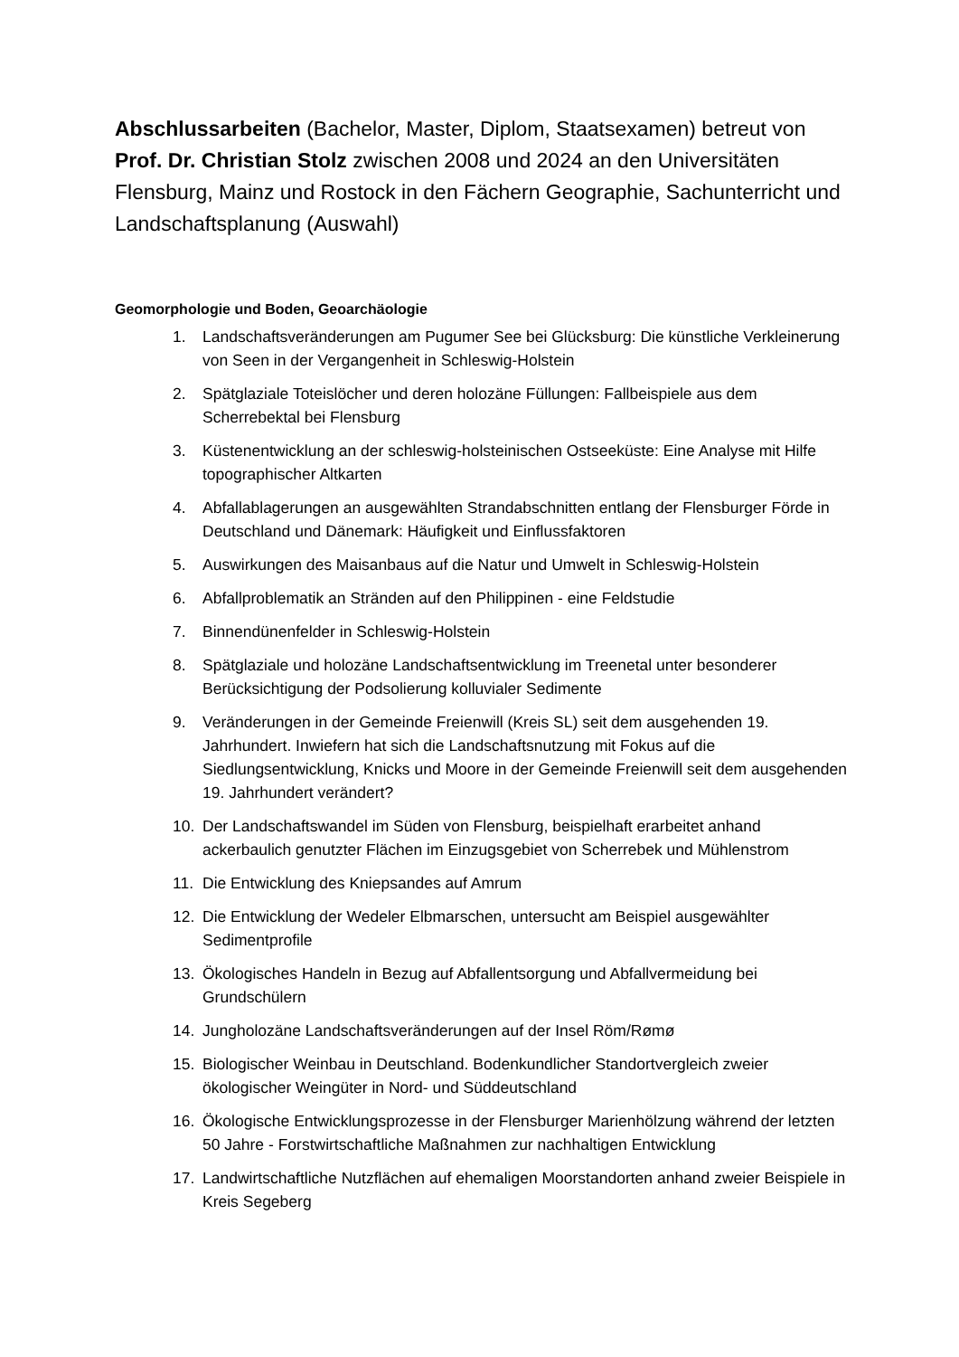Abschlussarbeiten (Bachelor, Master, Diplom, Staatsexamen) betreut von Prof. Dr. Christian Stolz zwischen 2008 und 2024 an den Universitäten Flensburg, Mainz und Rostock in den Fächern Geographie, Sachunterricht und Landschaftsplanung (Auswahl)
Geomorphologie und Boden, Geoarchäologie
1. Landschaftsveränderungen am Pugumer See bei Glücksburg: Die künstliche Verkleinerung von Seen in der Vergangenheit in Schleswig-Holstein
2. Spätglaziale Toteislöcher und deren holozäne Füllungen: Fallbeispiele aus dem Scherrebektal bei Flensburg
3. Küstenentwicklung an der schleswig-holsteinischen Ostseeküste: Eine Analyse mit Hilfe topographischer Altkarten
4. Abfallablagerungen an ausgewählten Strandabschnitten entlang der Flensburger Förde in Deutschland und Dänemark: Häufigkeit und Einflussfaktoren
5. Auswirkungen des Maisanbaus auf die Natur und Umwelt in Schleswig-Holstein
6. Abfallproblematik an Stränden auf den Philippinen - eine Feldstudie
7. Binnendünenfelder in Schleswig-Holstein
8. Spätglaziale und holozäne Landschaftsentwicklung im Treenetal unter besonderer Berücksichtigung der Podsolierung kolluvialer Sedimente
9. Veränderungen in der Gemeinde Freienwill (Kreis SL) seit dem ausgehenden 19. Jahrhundert. Inwiefern hat sich die Landschaftsnutzung mit Fokus auf die Siedlungsentwicklung, Knicks und Moore in der Gemeinde Freienwill seit dem ausgehenden 19. Jahrhundert verändert?
10. Der Landschaftswandel im Süden von Flensburg, beispielhaft erarbeitet anhand ackerbaulich genutzter Flächen im Einzugsgebiet von Scherrebek und Mühlenstrom
11. Die Entwicklung des Kniepsandes auf Amrum
12. Die Entwicklung der Wedeler Elbmarschen, untersucht am Beispiel ausgewählter Sedimentprofile
13. Ökologisches Handeln in Bezug auf Abfallentsorgung und Abfallvermeidung bei Grundschülern
14. Jungholozäne Landschaftsveränderungen auf der Insel Röm/Rømø
15. Biologischer Weinbau in Deutschland. Bodenkundlicher Standortvergleich zweier ökologischer Weingüter in Nord- und Süddeutschland
16. Ökologische Entwicklungsprozesse in der Flensburger Marienhölzung während der letzten 50 Jahre - Forstwirtschaftliche Maßnahmen zur nachhaltigen Entwicklung
17. Landwirtschaftliche Nutzflächen auf ehemaligen Moorstandorten anhand zweier Beispiele in Kreis Segeberg